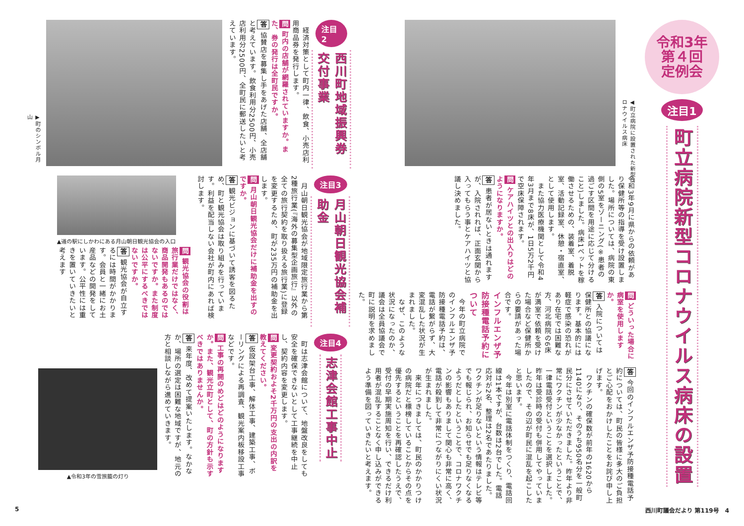令和3年
第４回
定例会
注目1
町立病院新型コロナウイルス病床の設置
◀町立病院に設置された新型コロナウイルス病床
令和3年9月に県からの依頼があり保健所等の指導を受け設置しました。場所については、病院の東側の5室をゾーニング(※患者の過ごす区間を用途に応じて分けること)しました。病床1ベットを稼働させるための、装着室、着脱室、活動記録室、休憩・宿直室、として使用します。
　また協力医療機関として令和4年3月まで8床が、1日5万2千円で空床保障されます。
問 ケアハイツとの出入りはどのようになりますか。
答 患者が居ないときは通れますが、入院されれば、正面玄関から入ってもらう事とケアハイツと協議し決めました。
問 どういった場合に病室を使用しますか。
答 入院については保健所との協議になります。基本的には軽症で感染の恐れがあり在宅では困難な方、河北病院の6床が満室で依頼を受けた場合など保健所からの要請があった場合です。
インフルエンザ予防接種電話予約について
　今年の町立病院でのインフルエンザ予防接種電話予約は、電話が繋がらず、大変混乱した状況が生まれました。
　なぜ、このような状況になったのか、議会は全員協議会で町に説明を求めました。
答 今回のインフルエンザ予防接種電話予約については、町民の皆様に多大のご負担とご心配をおかけしたことをお詫び申し上げます。
　ワクチンの確保数が前年の1620から1140になり、そのうち950名分を一般町民分にさせていただきました。昨年より非常にワクチンが少なかったということで、一律電話受付ということを選択しました。昨年は受診時の受付も併用してやっていましたので、その辺が町民に混乱を起こしたと思います。
　今年は別室に電話体制をつくり、電話回線は1本ですが、台数は2台でした。電話応対が2名、整理は2名であたりました。ワクチンが足りないという情報はテレビ等でも報じられ、お知らせでも足りなくなるようだとしたということで、コロナワクチンの影響もありまして関心も非常に高く、電話が殺到して非常につながりにくい状況が生まれました。
　来年につきましては、町民のかかりつけの病院だと標榜していることからその点を優先するということを再確認したうえで、受付の早期実施周知を行い、できるだけ利用者が混乱することなく申し込みができるよう準備を図っていきたいと考えます。
注目2
西川町地域振興券交付事業
　経済対策として町内一律、飲食、小売店利用商品券を発行します。
問 町内の店舗が網羅されていますか。また、券の発行は全町民ですか。
答 協賛店を募集し手をあげた店舗、全店舗と考えています。飲食利用分2500円、小売店利用分2500円、全町民に郵送したいと考えています。
▶町のシンボル月山
注目3
月山朝日観光協会補助金
　月山朝日観光協会が地域限定旅行業から第2種旅行業(『海外の募集型企画旅行』以外の全ての旅行契約を取り扱える旅行業)に登録を変更するため、町が235万円の補助金を出します。
問 月山朝日観光協会だけに補助金を出すのですか。
答 観光ビジョンに基づいて誘客を図るため、町と観光協会は取り組みを行っています。利益を配当しない会社が町内にあれば検討します。
▲道の駅にしかわにある月山朝日観光協会の入口
問 観光協会の役割は旅行業だけではなく、商品開発もあるのではないですか。また制度は公平にするべきではないですか。
答 観光協会が自立するには時間がかかります。会員と一緒にお土産品などの開発をしています。公平性には重きを置いていきたいと考えます
注目4
志津会館工事中止
　町は志津会館について、地盤改良をしても安全を確保できないとして工事継続を中止し、契約内容を変更します。
問 変更契約およそ2千万円の支出の内訳を教えてください。
答 仮設架台工事、解体工事、建築工事、ボーリングによる再調査、観光案内板移設工事などです。
問 工事の再開のめどはどのようになりますか。また、観光立町として、町の方針も示すべきではありませんか。
答 来年度、改めて提案いたします。なかなか、場所の選定は困難な地域ですが、地元の方と相談しながら進めていきます。
▲令和3年の雪旅籠の灯り
5 西川町議会だより 第119号　4